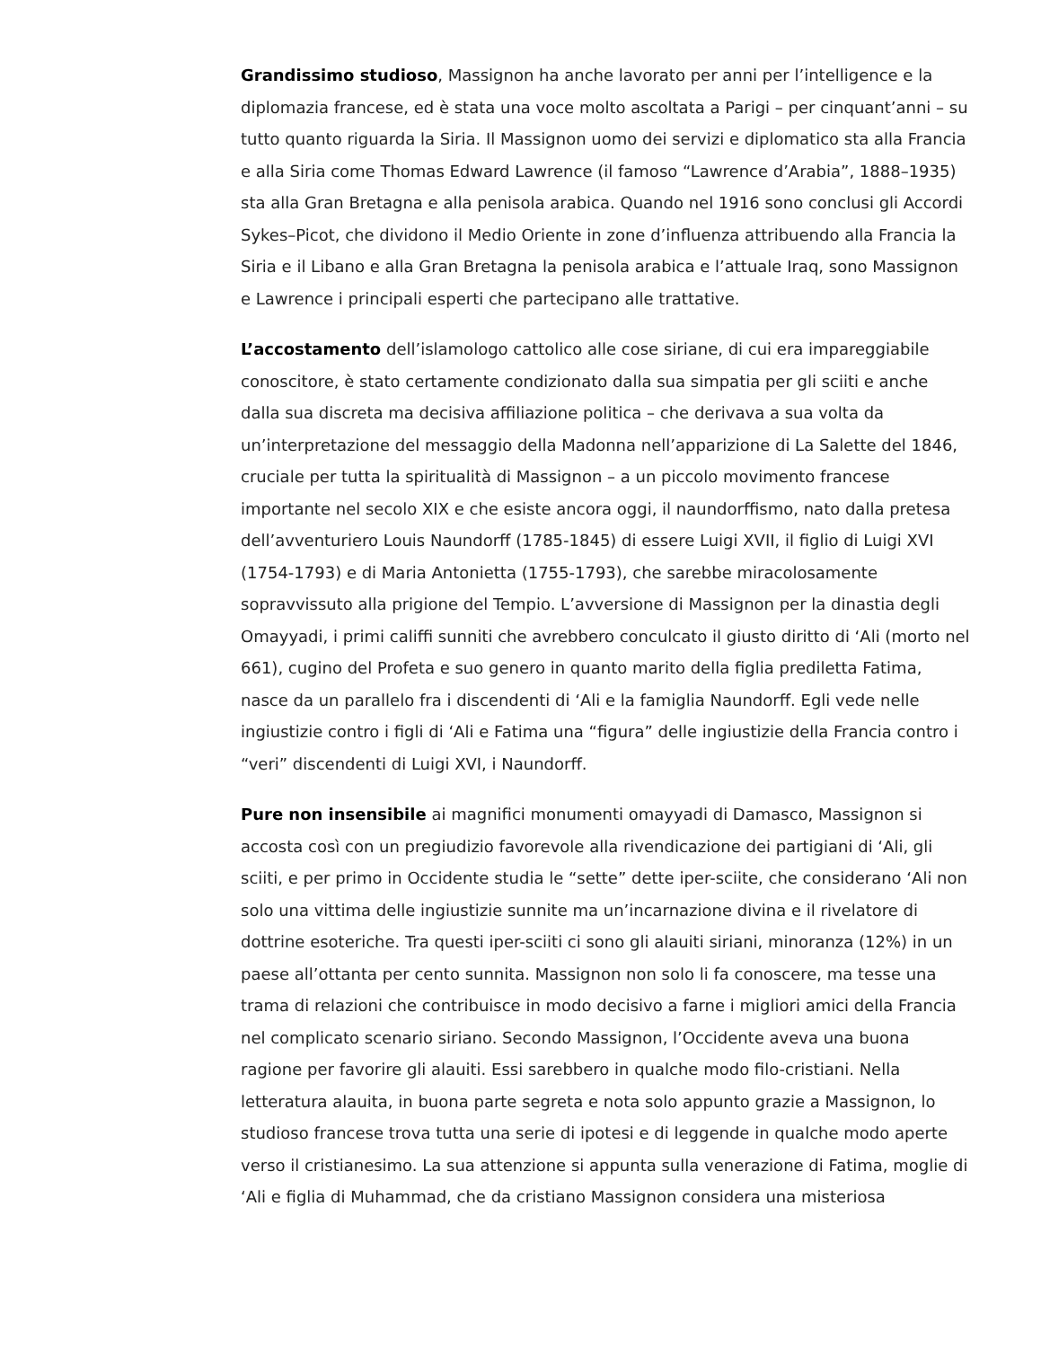Grandissimo studioso, Massignon ha anche lavorato per anni per l’intelligence e la diplomazia francese, ed è stata una voce molto ascoltata a Parigi – per cinquant’anni – su tutto quanto riguarda la Siria. Il Massignon uomo dei servizi e diplomatico sta alla Francia e alla Siria come Thomas Edward Lawrence (il famoso “Lawrence d’Arabia”, 1888–1935) sta alla Gran Bretagna e alla penisola arabica. Quando nel 1916 sono conclusi gli Accordi Sykes–Picot, che dividono il Medio Oriente in zone d’influenza attribuendo alla Francia la Siria e il Libano e alla Gran Bretagna la penisola arabica e l’attuale Iraq, sono Massignon e Lawrence i principali esperti che partecipano alle trattative.
L’accostamento dell’islamologo cattolico alle cose siriane, di cui era impareggiabile conoscitore, è stato certamente condizionato dalla sua simpatia per gli sciiti e anche dalla sua discreta ma decisiva affiliazione politica – che derivava a sua volta da un’interpretazione del messaggio della Madonna nell’apparizione di La Salette del 1846, cruciale per tutta la spiritualità di Massignon – a un piccolo movimento francese importante nel secolo XIX e che esiste ancora oggi, il naundorffismo, nato dalla pretesa dell’avventuriero Louis Naundorff (1785-1845) di essere Luigi XVII, il figlio di Luigi XVI (1754-1793) e di Maria Antonietta (1755-1793), che sarebbe miracolosamente sopravvissuto alla prigione del Tempio. L’avversione di Massignon per la dinastia degli Omayyadi, i primi califfi sunniti che avrebbero conculcato il giusto diritto di ‘Ali (morto nel 661), cugino del Profeta e suo genero in quanto marito della figlia prediletta Fatima, nasce da un parallelo fra i discendenti di ‘Ali e la famiglia Naundorff. Egli vede nelle ingiustizie contro i figli di ‘Ali e Fatima una “figura” delle ingiustizie della Francia contro i “veri” discendenti di Luigi XVI, i Naundorff.
Pure non insensibile ai magnifici monumenti omayyadi di Damasco, Massignon si accosta così con un pregiudizio favorevole alla rivendicazione dei partigiani di ‘Ali, gli sciiti, e per primo in Occidente studia le “sette” dette iper-sciite, che considerano ‘Ali non solo una vittima delle ingiustizie sunnite ma un’incarnazione divina e il rivelatore di dottrine esoteriche. Tra questi iper-sciiti ci sono gli alauiti siriani, minoranza (12%) in un paese all’ottanta per cento sunnita. Massignon non solo li fa conoscere, ma tesse una trama di relazioni che contribuisce in modo decisivo a farne i migliori amici della Francia nel complicato scenario siriano. Secondo Massignon, l’Occidente aveva una buona ragione per favorire gli alauiti. Essi sarebbero in qualche modo filo-cristiani. Nella letteratura alauita, in buona parte segreta e nota solo appunto grazie a Massignon, lo studioso francese trova tutta una serie di ipotesi e di leggende in qualche modo aperte verso il cristianesimo. La sua attenzione si appunta sulla venerazione di Fatima, moglie di ‘Ali e figlia di Muhammad, che da cristiano Massignon considera una misteriosa